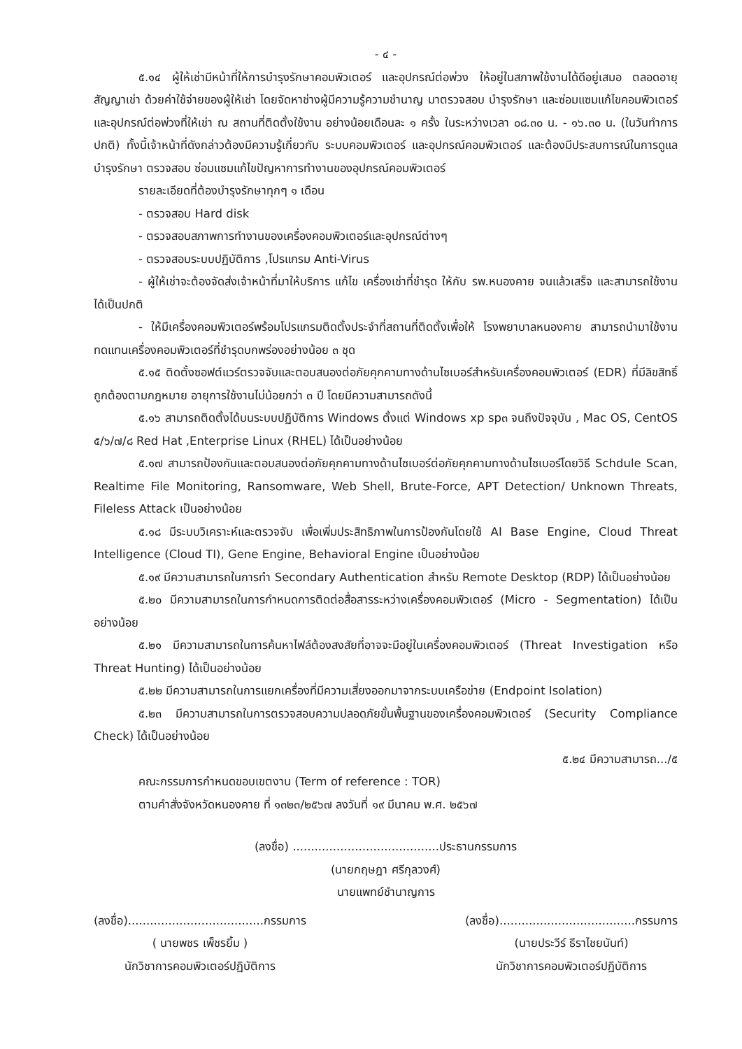- ๔ -
๕.๑๔ ผู้ให้เช่ามีหน้าที่ให้การบำรุงรักษาคอมพิวเตอร์ และอุปกรณ์ต่อพ่วง ให้อยู่ในสภาพใช้งานได้ดีอยู่เสมอ ตลอดอายุสัญญาเช่า ด้วยค่าใช้จ่ายของผู้ให้เช่า โดยจัดหาช่างผู้มีความรู้ความชำนาญ มาตรวจสอบ บำรุงรักษา และซ่อมแซมแก้ไขคอมพิวเตอร์และอุปกรณ์ต่อพ่วงที่ให้เช่า ณ สถานที่ติดตั้งใช้งาน อย่างน้อยเดือนละ ๑ ครั้ง ในระหว่างเวลา ๐๘.๓๐ น. - ๑๖.๓๐ น. (ในวันทำการปกติ) ทั้งนี้เจ้าหน้าที่ดังกล่าวต้องมีความรู้เกี่ยวกับ ระบบคอมพิวเตอร์ และอุปกรณ์คอมพิวเตอร์ และต้องมีประสบการณ์ในการดูแลบำรุงรักษา ตรวจสอบ ซ่อมแซมแก้ไขปัญหาการทำงานของอุปกรณ์คอมพิวเตอร์
รายละเอียดที่ต้องบำรุงรักษาทุกๆ ๑ เดือน
- ตรวจสอบ Hard disk
- ตรวจสอบสภาพการทำงานของเครื่องคอมพิวเตอร์และอุปกรณ์ต่างๆ
- ตรวจสอบระบบปฏิบัติการ ,โปรแกรม Anti-Virus
- ผู้ให้เช่าจะต้องจัดส่งเจ้าหน้าที่มาให้บริการ แก้ไข เครื่องเช่าที่ชำรุด ให้กับ รพ.หนองคาย จนแล้วเสร็จ และสามารถใช้งานได้เป็นปกติ
- ให้มีเครื่องคอมพิวเตอร์พร้อมโปรแกรมติดตั้งประจำที่สถานที่ติดตั้งเพื่อให้ โรงพยาบาลหนองคาย สามารถนำมาใช้งานทดแทนเครื่องคอมพิวเตอร์ที่ชำรุดบกพร่องอย่างน้อย ๓ ชุด
๕.๑๕ ติดตั้งซอฟต์แวร์ตรวจจับและตอบสนองต่อภัยคุกคามทางด้านไซเบอร์สำหรับเครื่องคอมพิวเตอร์ (EDR) ที่มีลิขสิทธิ์ถูกต้องตามกฎหมาย อายุการใช้งานไม่น้อยกว่า ๓ ปี โดยมีความสามารถดังนี้
๕.๑๖ สามารถติดตั้งได้บนระบบปฏิบัติการ Windows ตั้งแต่ Windows xp sp๓ จนถึงปัจจุบัน , Mac OS, CentOS ๕/๖/๗/๘ Red Hat ,Enterprise Linux (RHEL) ได้เป็นอย่างน้อย
๕.๑๗ สามารถป้องกันและตอบสนองต่อภัยคุกคามทางด้านไซเบอร์ต่อภัยคุกคามทางด้านไซเบอร์โดยวิธี Schdule Scan, Realtime File Monitoring, Ransomware, Web Shell, Brute-Force, APT Detection/ Unknown Threats, Fileless Attack เป็นอย่างน้อย
๕.๑๘ มีระบบวิเคราะห์และตรวจจับ เพื่อเพิ่มประสิทธิภาพในการป้องกันโดยใช้ AI Base Engine, Cloud Threat Intelligence (Cloud TI), Gene Engine, Behavioral Engine เป็นอย่างน้อย
๕.๑๙ มีความสามารถในการทำ Secondary Authentication สำหรับ Remote Desktop (RDP) ได้เป็นอย่างน้อย
๕.๒๐ มีความสามารถในการกำหนดการติดต่อสื่อสารระหว่างเครื่องคอมพิวเตอร์ (Micro - Segmentation) ได้เป็นอย่างน้อย
๕.๒๑ มีความสามารถในการค้นหาไฟล์ต้องสงสัยที่อาจจะมีอยู่ในเครื่องคอมพิวเตอร์ (Threat Investigation หรือ Threat Hunting) ได้เป็นอย่างน้อย
๕.๒๒ มีความสามารถในการแยกเครื่องที่มีความเสี่ยงออกมาจากระบบเครือข่าย (Endpoint Isolation)
๕.๒๓ มีความสามารถในการตรวจสอบความปลอดภัยขั้นพื้นฐานของเครื่องคอมพิวเตอร์ (Security Compliance Check) ได้เป็นอย่างน้อย
๕.๒๔ มีความสามารถ.../๕
คณะกรรมการกำหนดขอบเขตงาน (Term of reference : TOR)
ตามคำสั่งจังหวัดหนองคาย ที่ ๑๓๒๓/๒๕๖๗ ลงวันที่ ๑๙ มีนาคม พ.ศ. ๒๕๖๗
(ลงชื่อ) ........................................ประธานกรรมการ
(นายกฤษฎา ศรีกุลวงศ์)
นายแพทย์ชำนาญการ
(ลงชื่อ).....................................กรรมการ
( นายพชร เพ็ชรยิ้ม )
นักวิชาการคอมพิวเตอร์ปฏิบัติการ
(ลงชื่อ).....................................กรรมการ
(นายประวีร์ ธีราไชยนันท์)
นักวิชาการคอมพิวเตอร์ปฏิบัติการ